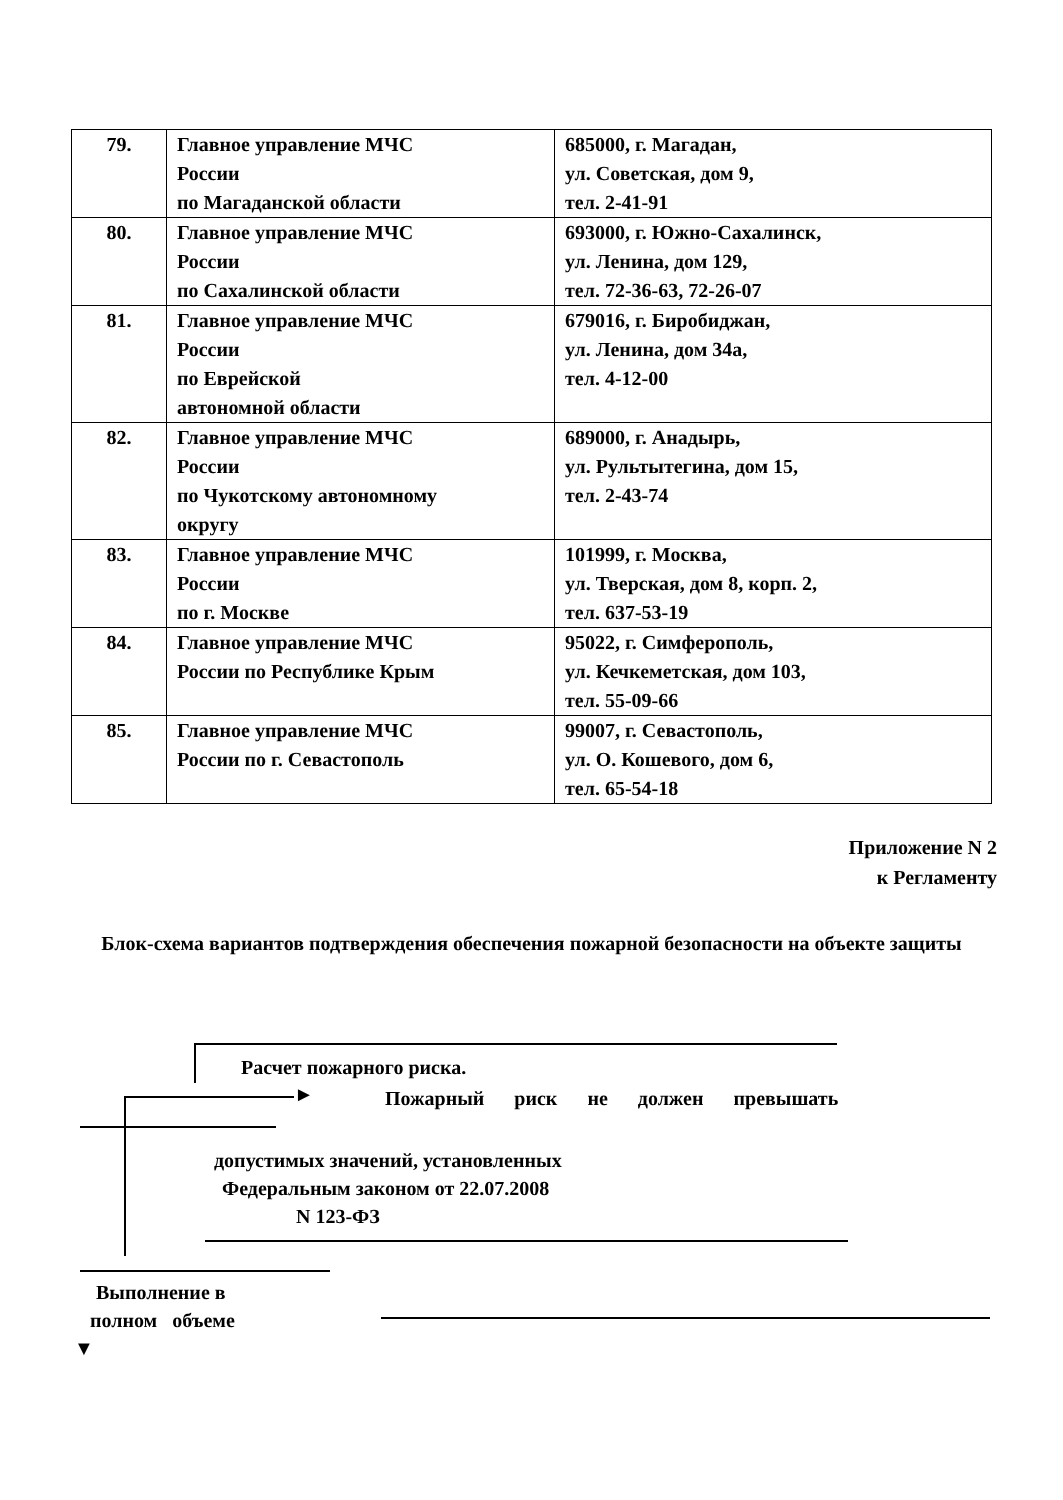| 79. | Главное управление МЧС России по Магаданской области | 685000, г. Магадан, ул. Советская, дом 9, тел. 2-41-91 |
| 80. | Главное управление МЧС России по Сахалинской области | 693000, г. Южно-Сахалинск, ул. Ленина, дом 129, тел. 72-36-63, 72-26-07 |
| 81. | Главное управление МЧС России по Еврейской автономной области | 679016, г. Биробиджан, ул. Ленина, дом 34а, тел. 4-12-00 |
| 82. | Главное управление МЧС России по Чукотскому автономному округу | 689000, г. Анадырь, ул. Рультытегина, дом 15, тел. 2-43-74 |
| 83. | Главное управление МЧС России по г. Москве | 101999, г. Москва, ул. Тверская, дом 8, корп. 2, тел. 637-53-19 |
| 84. | Главное управление МЧС России по Республике Крым | 95022, г. Симферополь, ул. Кечкеметская, дом 103, тел. 55-09-66 |
| 85. | Главное управление МЧС России по г. Севастополь | 99007, г. Севастополь, ул. О. Кошевого, дом 6, тел. 65-54-18 |
Приложение N 2
к Регламенту
Блок-схема вариантов подтверждения обеспечения пожарной безопасности на объекте защиты
Расчет пожарного риска.
Пожарный риск не должен превышать
►
допустимых значений, установленных
Федеральным законом от 22.07.2008
N 123-ФЗ
Выполнение в
полном объеме
▼